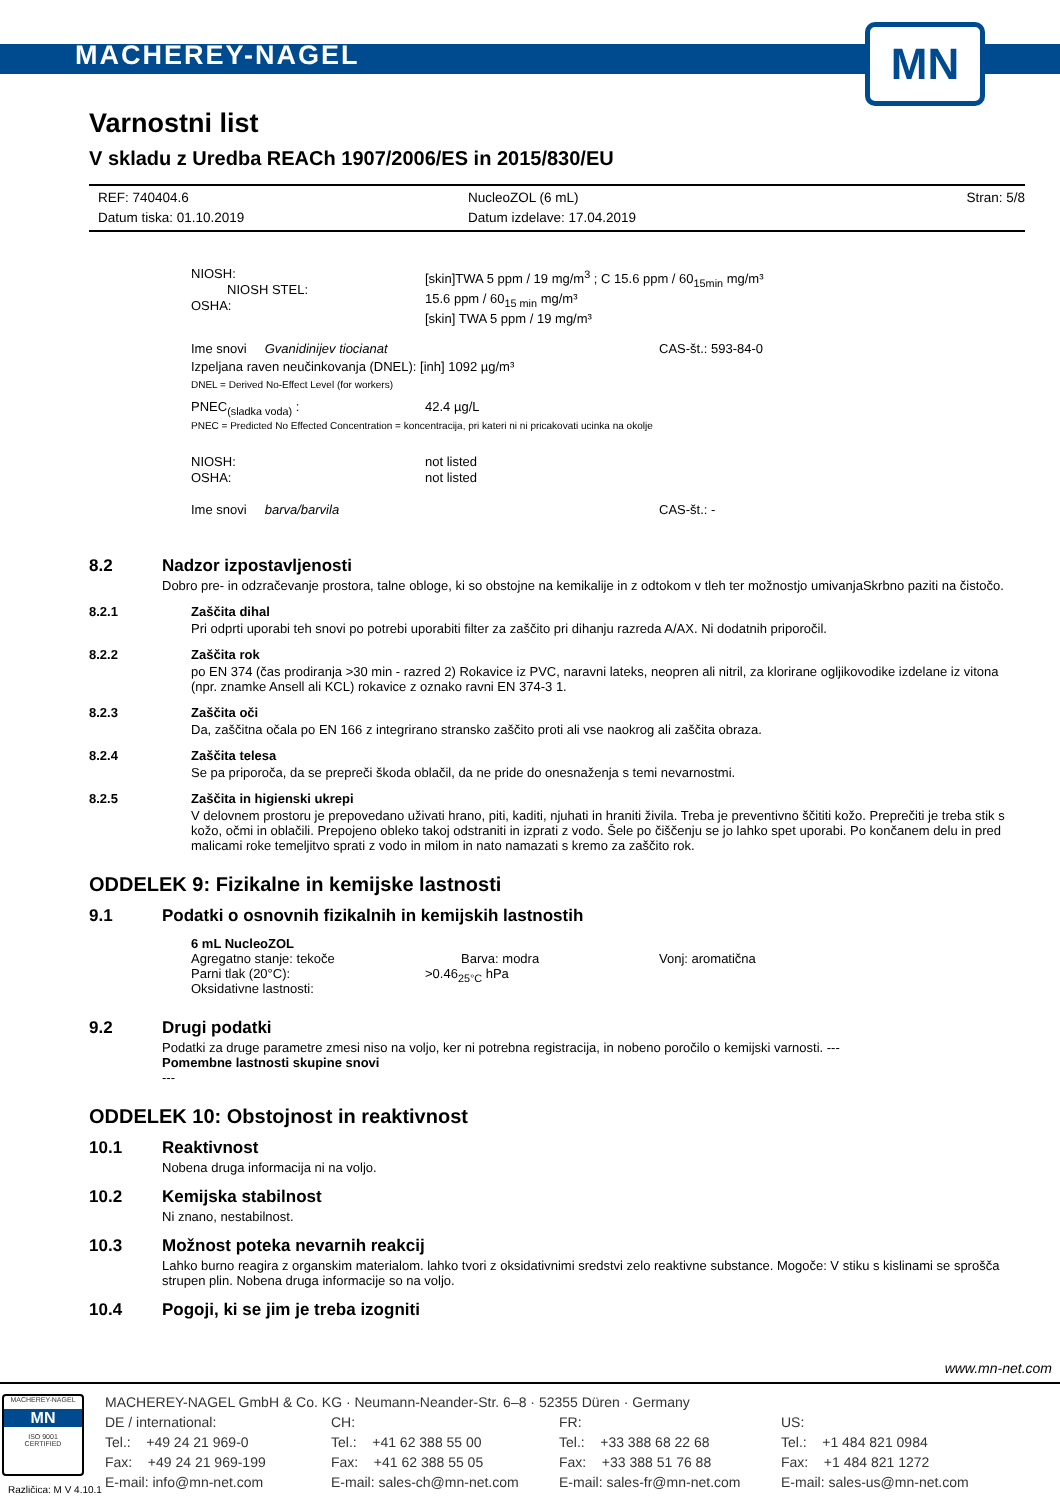MACHEREY-NAGEL
MN
Varnostni list
V skladu z Uredba REACh 1907/2006/ES in 2015/830/EU
REF: 740404.6
Datum tiska: 01.10.2019 NucleoZOL (6 mL)
Datum izdelave: 17.04.2019 Stran: 5/8
NIOSH:
NIOSH STEL:
OSHA: [skin]TWA 5 ppm / 19 mg/m<sup>3</sup> ; C 15.6 ppm / 60<sub>15min</sub> mg/m³
15.6 ppm / 60<sub>15 min</sub> mg/m³
[skin] TWA 5 ppm / 19 mg/m³
Ime snovi Gvanidinijev tiocianat CAS-št.: 593-84-0
Izpeljana raven neučinkovanja (DNEL): [inh] 1092 µg/m³
DNEL = Derived No-Effect Level (for workers)
PNEC<sub>(sladka voda)</sub> : 42.4 µg/L
PNEC = Predicted No Effected Concentration = koncentracija, pri kateri ni ni pricakovati ucinka na okolje
NIOSH:
OSHA: not listed
not listed
Ime snovi barva/barvila CAS-št.: -
8.2
Nadzor izpostavljenosti
Dobro pre- in odzračevanje prostora, talne obloge, ki so obstojne na kemikalije in z odtokom v tleh ter možnostjo umivanjaSkrbno paziti na čistočo.
8.2.1
Zaščita dihal
Pri odprti uporabi teh snovi po potrebi uporabiti filter za zaščito pri dihanju razreda A/AX. Ni dodatnih priporočil.
8.2.2
Zaščita rok
po EN 374 (čas prodiranja >30 min - razred 2) Rokavice iz PVC, naravni lateks, neopren ali nitril, za klorirane ogljikovodike izdelane iz vitona (npr. znamke Ansell ali KCL) rokavice z oznako ravni EN 374-3 1.
8.2.3
Zaščita oči
Da, zaščitna očala po EN 166 z integrirano stransko zaščito proti ali vse naokrog ali zaščita obraza.
8.2.4
Zaščita telesa
Se pa priporoča, da se prepreči škoda oblačil, da ne pride do onesnaženja s temi nevarnostmi.
8.2.5
Zaščita in higienski ukrepi
V delovnem prostoru je prepovedano uživati hrano, piti, kaditi, njuhati in hraniti živila. Treba je preventivno ščititi kožo. Preprečiti je treba stik s kožo, očmi in oblačili. Prepojeno obleko takoj odstraniti in izprati z vodo. Šele po čiščenju se jo lahko spet uporabi. Po končanem delu in pred malicami roke temeljitvo sprati z vodo in milom in nato namazati s kremo za zaščito rok.
ODDELEK 9: Fizikalne in kemijske lastnosti
9.1 Podatki o osnovnih fizikalnih in kemijskih lastnostih
6 mL NucleoZOL
Agregatno stanje: tekoče
Parni tlak (20°C):
Oksidativne lastnosti: Barva: modra
>0.46<sub>25°C</sub> hPa Vonj: aromatična
9.2
Drugi podatki
Podatki za druge parametre zmesi niso na voljo, ker ni potrebna registracija, in nobeno poročilo o kemijski varnosti. ---
Pomembne lastnosti skupine snovi
---
ODDELEK 10: Obstojnost in reaktivnost
10.1
Reaktivnost
Nobena druga informacija ni na voljo.
10.2
Kemijska stabilnost
Ni znano, nestabilnost.
10.3
Možnost poteka nevarnih reakcij
Lahko burno reagira z organskim materialom. lahko tvori z oksidativnimi sredstvi zelo reaktivne substance. Mogoče: V stiku s kislinami se sprošča strupen plin. Nobena druga informacije so na voljo.
10.4 Pogoji, ki se jim je treba izogniti
www.mn-net.com
MACHEREY-NAGEL
MN
ISO 9001
CERTIFIED
MACHEREY-NAGEL GmbH & Co. KG · Neumann-Neander-Str. 6–8 · 52355 Düren · Germany
DE / international:
Tel.: +49 24 21 969-0
Fax: +49 24 21 969-199
E-mail: info@mn-net.com CH:
Tel.: +41 62 388 55 00
Fax: +41 62 388 55 05
E-mail: sales-ch@mn-net.com FR:
Tel.: +33 388 68 22 68
Fax: +33 388 51 76 88
E-mail: sales-fr@mn-net.com US:
Tel.: +1 484 821 0984
Fax: +1 484 821 1272
E-mail: sales-us@mn-net.com
Različica: M V 4.10.1